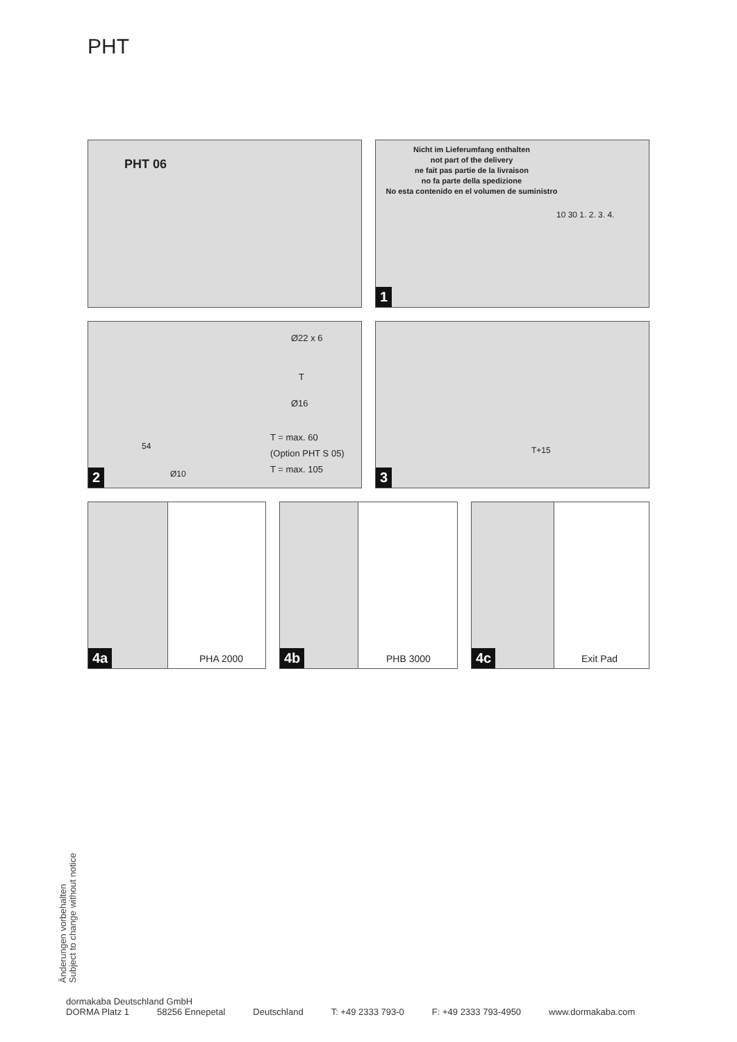PHT
PHT 06
Nicht im Lieferumfang enthalten
not part of the delivery
ne fait pas partie de la livraison
no fa parte della spedizione
No esta contenido en el volumen de suministro
10 30 1. 2. 3. 4.
1
Ø22 x 6
T
Ø16
T = max. 60
(Option PHT S 05)
T = max. 105
54
Ø10
2
T+15
3
PHA 2000
4a
PHB 3000
4b
Exit Pad
4c
Änderungen vorbehalten
Subject to change without notice
dormakaba Deutschland GmbH
DORMA Platz 1 58256 Ennepetal Deutschland T: +49 2333 793-0 F: +49 2333 793-4950 www.dormakaba.com